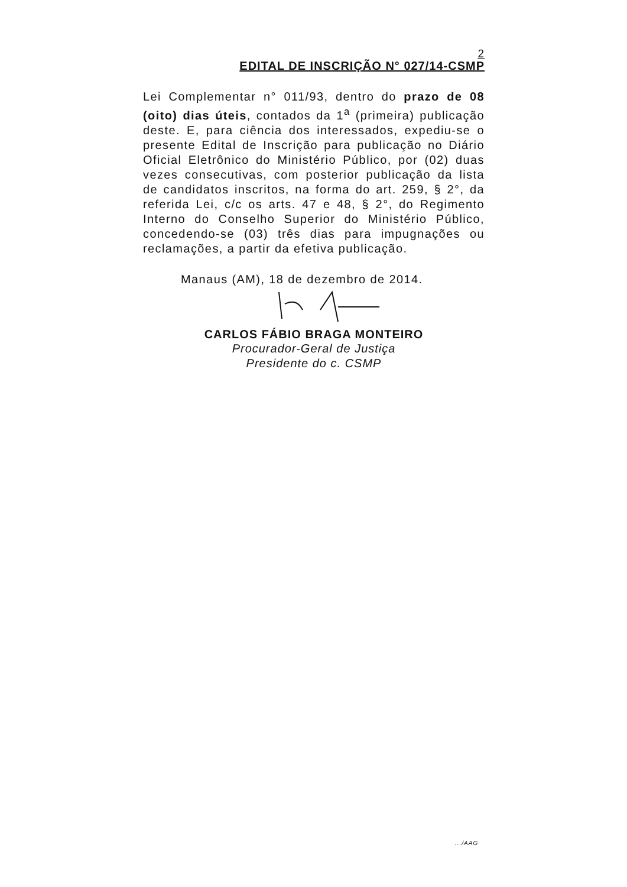2
EDITAL DE INSCRIÇÃO N° 027/14-CSMP
Lei Complementar n° 011/93, dentro do prazo de 08 (oito) dias úteis, contados da 1<sup>a</sup> (primeira) publicação deste. E, para ciência dos interessados, expediu-se o presente Edital de Inscrição para publicação no Diário Oficial Eletrônico do Ministério Público, por (02) duas vezes consecutivas, com posterior publicação da lista de candidatos inscritos, na forma do art. 259, § 2°, da referida Lei, c/c os arts. 47 e 48, § 2°, do Regimento Interno do Conselho Superior do Ministério Público, concedendo-se (03) três dias para impugnações ou reclamações, a partir da efetiva publicação.
Manaus (AM), 18 de dezembro de 2014.
CARLOS FÁBIO BRAGA MONTEIRO
Procurador-Geral de Justiça
Presidente do c. CSMP
.../AAG